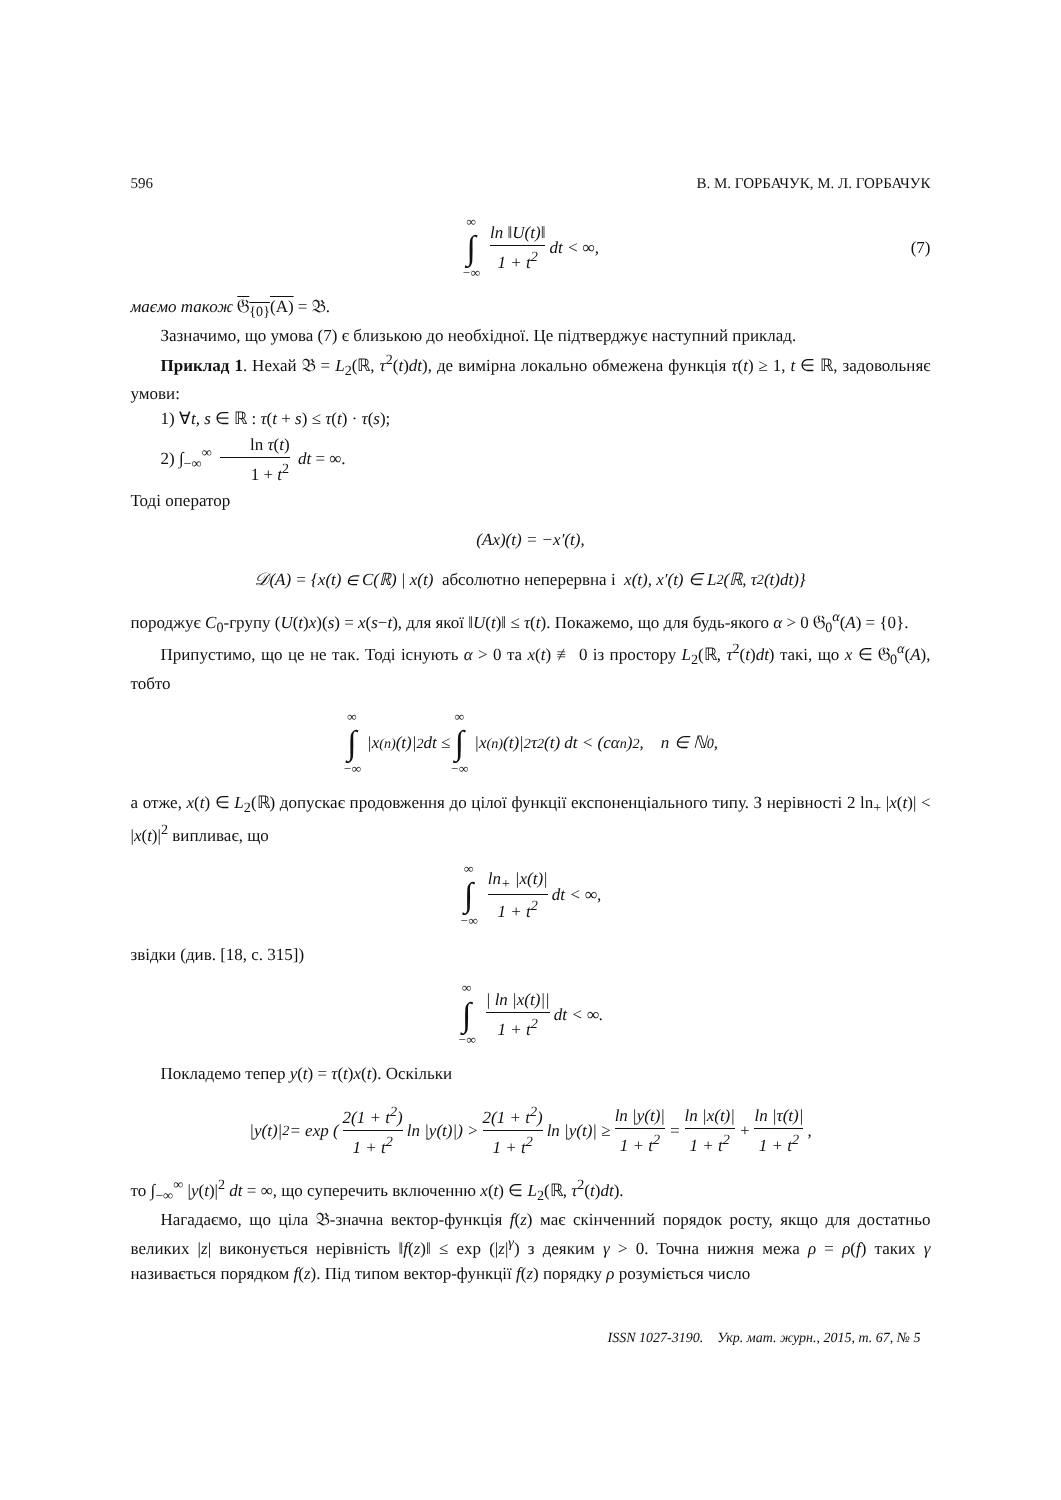596 В. М. ГОРБАЧУК, М. Л. ГОРБАЧУК
∞ ∫ −∞ ln ‖U(t)‖ 1 + t<sup>2</sup> dt < ∞, (7)
маємо також 𝔊<sub>{0}</sub>(A) = 𝔅.
Зазначимо, що умова (7) є близькою до необхідної. Це підтверджує наступний приклад.
Приклад 1. Нехай 𝔅 = L<sub>2</sub>(ℝ, τ<sup>2</sup>(t)dt), де вимірна локально обмежена функція τ(t) ≥ 1, t ∈ ℝ, задовольняє умови:
1) ∀t, s ∈ ℝ : τ(t + s) ≤ τ(t) · τ(s);
2) ∫<sub>−∞</sub><sup>∞</sup> ln τ(t) 1 + t<sup>2</sup> dt = ∞.
Тоді оператор
(Ax)(t) = −x′(t),
𝒟(A) = {x(t) ∈ C(ℝ) | x(t) абсолютно неперервна і x(t), x′(t) ∈ L<sub>2</sub>(ℝ, τ<sup>2</sup>(t)dt)}
породжує C<sub>0</sub>-групу (U(t)x)(s) = x(s−t), для якої ‖U(t)‖ ≤ τ(t). Покажемо, що для будь-якого α > 0 𝔊<sub>0</sub><sup>α</sup>(A) = {0}.
Припустимо, що це не так. Тоді існують α > 0 та x(t) ≢ 0 із простору L<sub>2</sub>(ℝ, τ<sup>2</sup>(t)dt) такі, що x ∈ 𝔊<sub>0</sub><sup>α</sup>(A), тобто
∞ ∫ −∞ |x<sup>(n)</sup>(t)|<sup>2</sup> dt ≤ ∞ ∫ −∞ |x<sup>(n)</sup>(t)|<sup>2</sup>τ<sup>2</sup>(t) dt < (cα<sup>n</sup>)<sup>2</sup>, n ∈ ℕ<sub>0</sub>,
а отже, x(t) ∈ L<sub>2</sub>(ℝ) допускає продовження до цілої функції експоненціального типу. З нерівності 2 ln<sub>+</sub> |x(t)| < |x(t)|<sup>2</sup> випливає, що
∞ ∫ −∞ ln<sub>+</sub> |x(t)| 1 + t<sup>2</sup> dt < ∞,
звідки (див. [18, c. 315])
∞ ∫ −∞ | ln |x(t)|| 1 + t<sup>2</sup> dt < ∞.
Покладемо тепер y(t) = τ(t)x(t). Оскільки
|y(t)|<sup>2</sup> = exp (2(1 + t<sup>2</sup>) 1 + t<sup>2</sup> ln |y(t)|) > 2(1 + t<sup>2</sup>) 1 + t<sup>2</sup> ln |y(t)| ≥ ln |y(t)| 1 + t<sup>2</sup> = ln |x(t)| 1 + t<sup>2</sup> + ln |τ(t)| 1 + t<sup>2</sup>,
то ∫<sub>−∞</sub><sup>∞</sup> |y(t)|<sup>2</sup> dt = ∞, що суперечить включенню x(t) ∈ L<sub>2</sub>(ℝ, τ<sup>2</sup>(t)dt).
Нагадаємо, що ціла 𝔅-значна вектор-функція f(z) має скінченний порядок росту, якщо для достатньо великих |z| виконується нерівність ‖f(z)‖ ≤ exp (|z|<sup>γ</sup>) з деяким γ > 0. Точна нижня межа ρ = ρ(f) таких γ називається порядком f(z). Під типом вектор-функції f(z) порядку ρ розуміється число
ISSN 1027-3190. Укр. мат. журн., 2015, т. 67, № 5